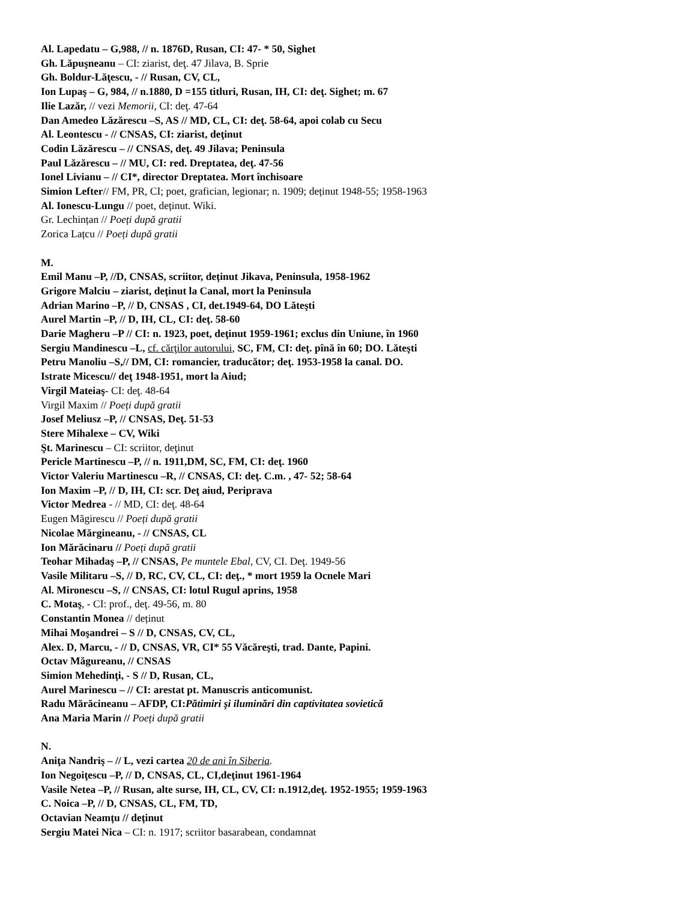Al. Lapedatu – G,988, // n. 1876D, Rusan, CI: 47- * 50, Sighet
Gh. Lăpuşneanu – CI: ziarist, deţ. 47 Jilava, B. Sprie
Gh. Boldur-Lăţescu, - // Rusan, CV, CL,
Ion Lupaş – G, 984, // n.1880, D =155 titluri, Rusan, IH, CI: deţ. Sighet; m. 67
Ilie Lazăr, // vezi Memorii, CI: deţ. 47-64
Dan Amedeo Lăzărescu –S, AS // MD, CL, CI: deţ. 58-64, apoi colab cu Secu
Al. Leontescu - // CNSAS, CI: ziarist, deţinut
Codin Lăzărescu – // CNSAS, deţ. 49 Jilava; Peninsula
Paul Lăzărescu – // MU, CI: red. Dreptatea, deţ. 47-56
Ionel Livianu – // CI*, director Dreptatea. Mort închisoare
Simion Lefter// FM, PR, CI; poet, grafician, legionar; n. 1909; deținut 1948-55; 1958-1963
Al. Ionescu-Lungu // poet, deținut. Wiki.
Gr. Lechințan // Poeți după gratii
Zorica Lațcu // Poeți după gratii
M.
Emil Manu –P, //D, CNSAS, scriitor, deținut Jikava, Peninsula, 1958-1962
Grigore Malciu – ziarist, deținut la Canal, mort la Peninsula
Adrian Marino –P, // D, CNSAS , CI, det.1949-64, DO Lăteşti
Aurel Martin –P, // D, IH, CL, CI: deţ. 58-60
Darie Magheru –P // CI: n. 1923, poet, deţinut 1959-1961; exclus din Uniune, în 1960
Sergiu Mandinescu –L, cf. cărţilor autorului, SC, FM, CI: deţ. pînă în 60; DO. Lăteşti
Petru Manoliu –S,// DM, CI: romancier, traducător; deţ. 1953-1958 la canal. DO.
Istrate Micescu// deţ 1948-1951, mort la Aiud;
Virgil Mateiaş- CI: deţ. 48-64
Virgil Maxim // Poeți după gratii
Josef Meliusz –P, // CNSAS, Deţ. 51-53
Stere Mihalexe – CV, Wiki
Şt. Marinescu – CI: scriitor, deţinut
Pericle Martinescu –P, // n. 1911,DM, SC, FM, CI: deţ. 1960
Victor Valeriu Martinescu –R, // CNSAS, CI: deţ. C.m. , 47- 52; 58-64
Ion Maxim –P, // D, IH, CI: scr. Deţ aiud, Periprava
Victor Medrea - // MD, CI: deţ. 48-64
Eugen Măgirescu // Poeți după gratii
Nicolae Mărgineanu, - // CNSAS, CL
Ion Mărăcinaru // Poeți după gratii
Teohar Mihadaş –P, // CNSAS, Pe muntele Ebal, CV, CI. Deţ. 1949-56
Vasile Militaru –S, // D, RC, CV, CL, CI: deţ., * mort 1959 la Ocnele Mari
Al. Mironescu –S, // CNSAS, CI: lotul Rugul aprins, 1958
C. Motaş, - CI: prof., deţ. 49-56, m. 80
Constantin Monea // deținut
Mihai Moşandrei – S // D, CNSAS, CV, CL,
Alex. D, Marcu, - // D, CNSAS, VR, CI* 55 Văcăreşti, trad. Dante, Papini.
Octav Măgureanu, // CNSAS
Simion Mehedinţi, - S // D, Rusan, CL,
Aurel Marinescu – // CI: arestat pt. Manuscris anticomunist.
Radu Mărăcineanu – AFDP, CI:Pătimiri şi iluminări din captivitatea sovietică
Ana Maria Marin // Poeți după gratii
N.
Aniţa Nandriş – // L, vezi cartea 20 de ani în Siberia.
Ion Negoiţescu –P, // D, CNSAS, CL, CI,deţinut 1961-1964
Vasile Netea –P, // Rusan, alte surse, IH, CL, CV, CI: n.1912,deţ. 1952-1955; 1959-1963
C. Noica –P, // D, CNSAS, CL, FM, TD,
Octavian Neamțu // deținut
Sergiu Matei Nica – CI: n. 1917; scriitor basarabean, condamnat